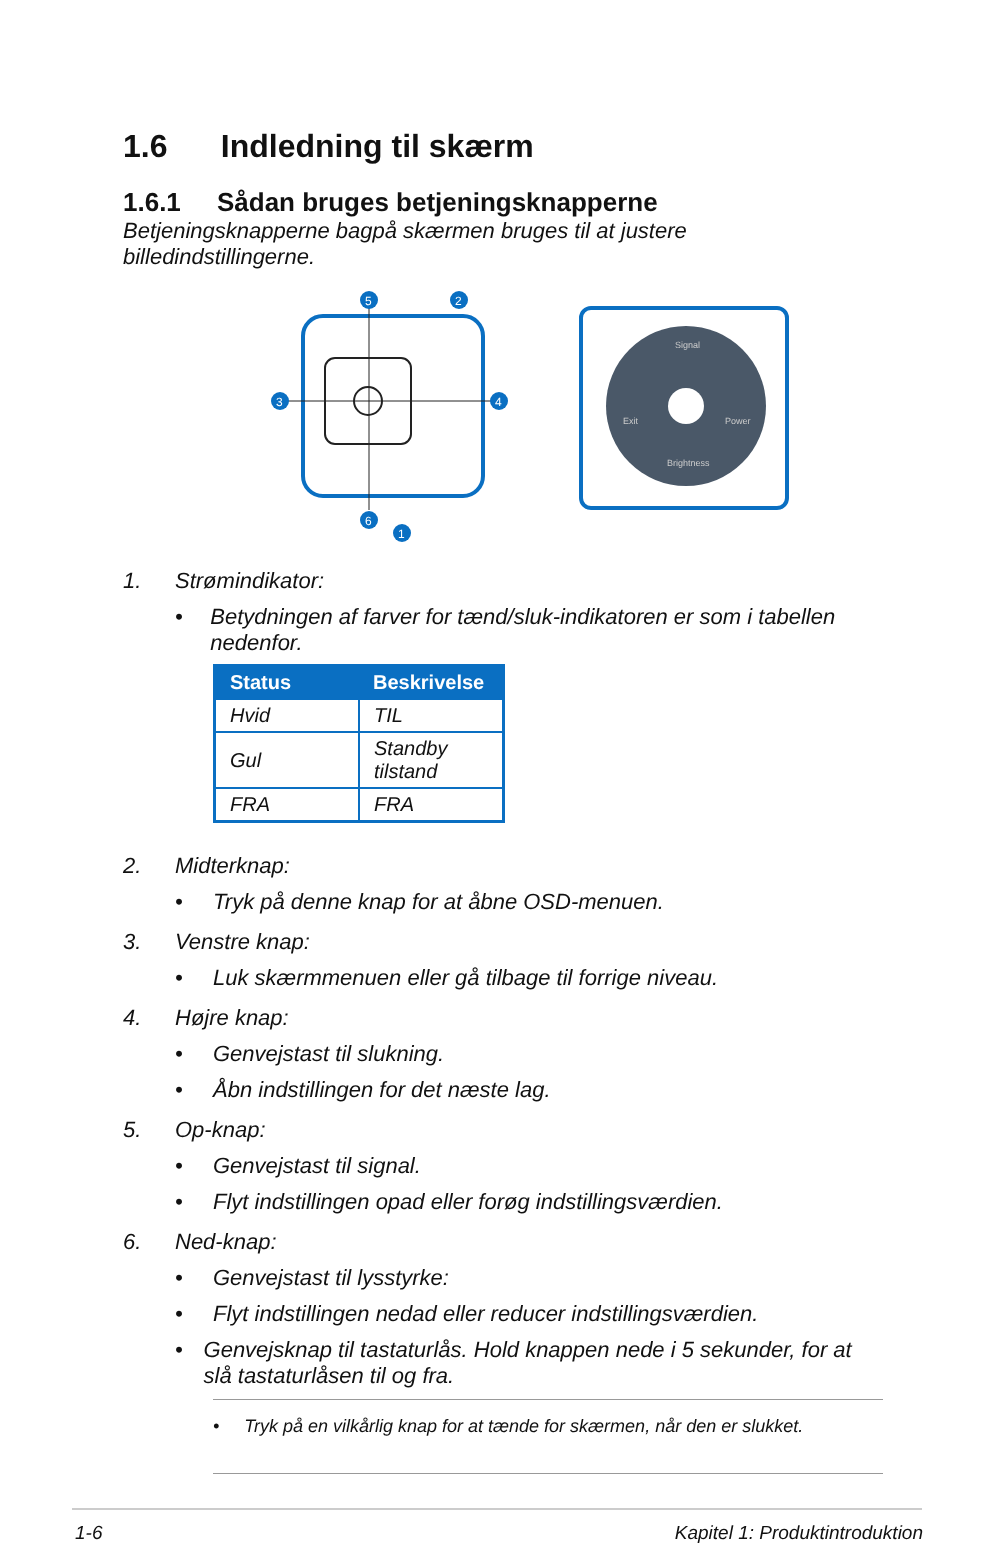1.6 Indledning til skærm
1.6.1 Sådan bruges betjeningsknapperne
Betjeningsknapperne bagpå skærmen bruges til at justere billedindstillingerne.
5
2
3
4
6
1
Signal
Exit
Power
Brightness
1. Strømindikator:
• Betydningen af farver for tænd/sluk-indikatoren er som i tabellen nedenfor.
| Status | Beskrivelse |
| --- | --- |
| Hvid | TIL |
| Gul | Standby tilstand |
| FRA | FRA |
2. Midterknap:
• Tryk på denne knap for at åbne OSD-menuen.
3. Venstre knap:
• Luk skærmmenuen eller gå tilbage til forrige niveau.
4. Højre knap:
• Genvejstast til slukning.
• Åbn indstillingen for det næste lag.
5. Op-knap:
• Genvejstast til signal.
• Flyt indstillingen opad eller forøg indstillingsværdien.
6. Ned-knap:
• Genvejstast til lysstyrke:
• Flyt indstillingen nedad eller reducer indstillingsværdien.
• Genvejsknap til tastaturlås. Hold knappen nede i 5 sekunder, for at slå tastaturlåsen til og fra.
• Tryk på en vilkårlig knap for at tænde for skærmen, når den er slukket.
1-6 Kapitel 1: Produktintroduktion